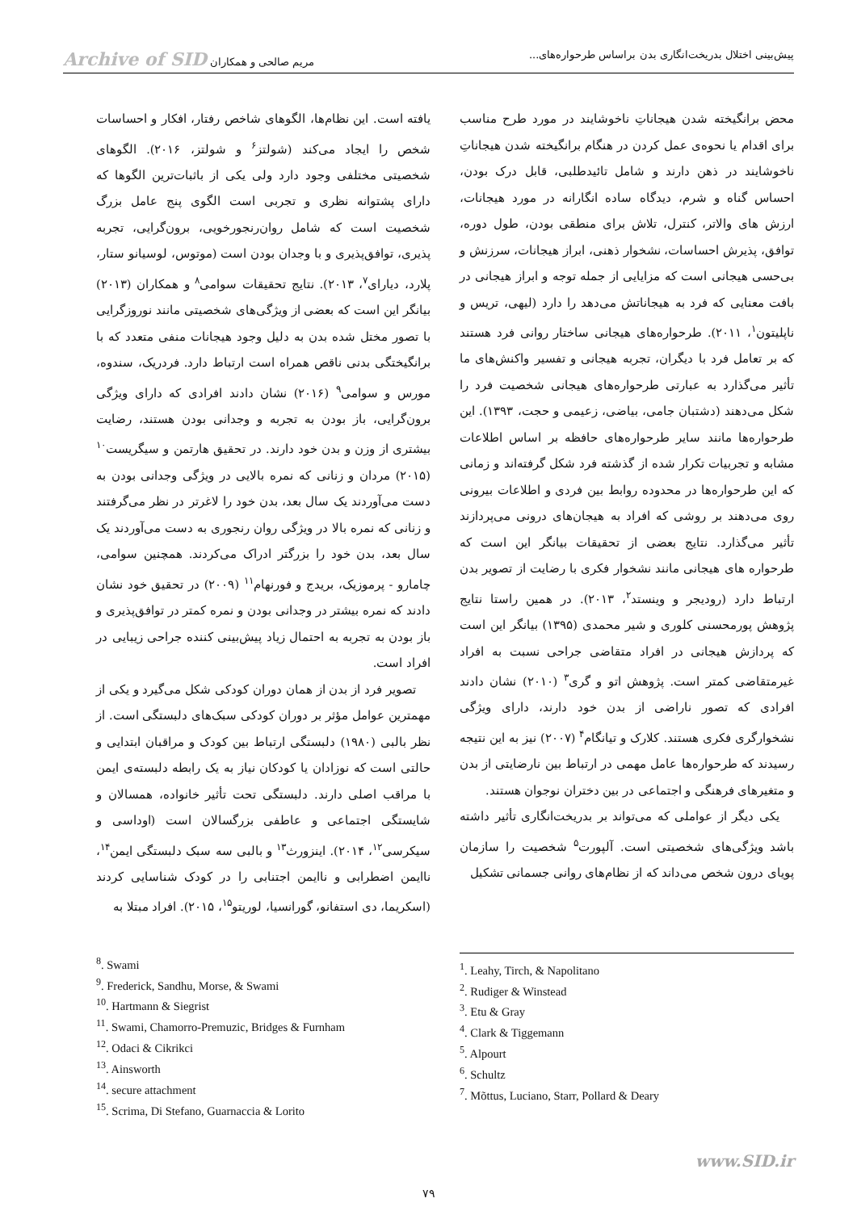پیش‌بینی اختلال بدریخت‌انگاری بدن براساس طرحواره‌های... مریم صالحی و همکاران Archive of SID
محض برانگیخته شدن هیجاناتِ ناخوشایند در مورد طرح مناسب برای اقدام یا نحوه‌ی عمل کردن در هنگام برانگیخته شدن هیجاناتِ ناخوشایند در ذهن دارند و شامل تائیدطلبی، قابل درک بودن، احساس گناه و شرم، دیدگاه ساده انگارانه در مورد هیجانات، ارزش های والاتر، کنترل، تلاش برای منطقی بودن، طول دوره، توافق، پذیرش احساسات، نشخوار ذهنی، ابراز هیجانات، سرزنش و بی‌حسی هیجانی است که مزایایی از جمله توجه و ابراز هیجانی در بافت معنایی که فرد به هیجاناتش می‌دهد را دارد (لیهی، تریس و ناپلیتون<sup>۱</sup>، ۲۰۱۱). طرحواره‌های هیجانی ساختار روانی فرد هستند که بر تعامل فرد با دیگران، تجربه هیجانی و تفسیر واکنش‌های ما تأثیر می‌گذارد به عبارتی طرحواره‌های هیجانی شخصیت فرد را شکل می‌دهند (دشتبان جامی، بیاضی، زعیمی و حجت، ۱۳۹۳). این طرحواره‌ها مانند سایر طرحواره‌های حافظه بر اساس اطلاعات مشابه و تجربیات تکرار شده از گذشته فرد شکل گرفته‌اند و زمانی که این طرحواره‌ها در محدوده روابط بین فردی و اطلاعات بیرونی روی می‌دهند بر روشی که افراد به هیجان‌های درونی می‌پردازند تأثیر می‌گذارد. نتایج بعضی از تحقیقات بیانگر این است که طرحواره های هیجانی مانند نشخوار فکری با رضایت از تصویر بدن ارتباط دارد (رودیجر و وینستد<sup>۲</sup>، ۲۰۱۳). در همین راستا نتایج پژوهش پورمحسنی کلوری و شیر محمدی (۱۳۹۵) بیانگر این است که پردازش هیجانی در افراد متقاضی جراحی نسبت به افراد غیرمتقاضی کمتر است. پژوهش اتو و گری<sup>۳</sup> (۲۰۱۰) نشان دادند افرادی که تصور ناراضی از بدن خود دارند، دارای ویژگی نشخوارگری فکری هستند. کلارک و تیانگام<sup>۴</sup> (۲۰۰۷) نیز به این نتیجه رسیدند که طرحواره‌ها عامل مهمی در ارتباط بین نارضایتی از بدن و متغیرهای فرهنگی و اجتماعی در بین دختران نوجوان هستند.
یکی دیگر از عواملی که می‌تواند بر بدریخت‌انگاری تأثیر داشته باشد ویژگی‌های شخصیتی است. آلپورت<sup>۵</sup> شخصیت را سازمان پویای درون شخص می‌داند که از نظام‌های روانی جسمانی تشکیل
یافته است. این نظام‌ها، الگوهای شاخص رفتار، افکار و احساسات شخص را ایجاد می‌کند (شولتز<sup>۶</sup> و شولتز، ۲۰۱۶). الگوهای شخصیتی مختلفی وجود دارد ولی یکی از باثبات‌ترین الگوها که دارای پشتوانه نظری و تجربی است الگوی پنج عامل بزرگ شخصیت است که شامل روان‌رنجورخویی، برون‌گرایی، تجربه پذیری، توافق‌پذیری و با وجدان بودن است (موتوس، لوسیانو ستار، پلارد، دیارای<sup>۷</sup>، ۲۰۱۳). نتایج تحقیقات سوامی<sup>۸</sup> و همکاران (۲۰۱۳) بیانگر این است که بعضی از ویژگی‌های شخصیتی مانند نوروزگرایی با تصور مختل شده بدن به دلیل وجود هیجانات منفی متعدد که با برانگیختگی بدنی ناقص همراه است ارتباط دارد. فردریک، سندوه، مورس و سوامی<sup>۹</sup> (۲۰۱۶) نشان دادند افرادی که دارای ویژگی برون‌گرایی، باز بودن به تجربه و وجدانی بودن هستند، رضایت بیشتری از وزن و بدن خود دارند. در تحقیق هارتمن و سیگریست<sup>۱۰</sup> (۲۰۱۵) مردان و زنانی که نمره بالایی در ویژگی وجدانی بودن به دست می‌آوردند یک سال بعد، بدن خود را لاغرتر در نظر می‌گرفتند و زنانی که نمره بالا در ویژگی روان رنجوری به دست می‌آوردند یک سال بعد، بدن خود را بزرگتر ادراک می‌کردند. همچنین سوامی، چامارو - پرموزیک، بریدج و فورنهام<sup>۱۱</sup> (۲۰۰۹) در تحقیق خود نشان دادند که نمره بیشتر در وجدانی بودن و نمره کمتر در توافق‌پذیری و باز بودن به تجربه به احتمال زیاد پیش‌بینی کننده جراحی زیبایی در افراد است.
تصویر فرد از بدن از همان دوران کودکی شکل می‌گیرد و یکی از مهمترین عوامل مؤثر بر دوران کودکی سبک‌های دلبستگی است. از نظر بالبی (۱۹۸۰) دلبستگی ارتباط بین کودک و مراقبان ابتدایی و حالتی است که نوزادان یا کودکان نیاز به یک رابطه دلبسته‌ی ایمن با مراقب اصلی دارند. دلبستگی تحت تأثیر خانواده، همسالان و شایستگی اجتماعی و عاطفی بزرگسالان است (اوداسی و سیکرسی<sup>۱۲</sup>، ۲۰۱۴). اینزورث<sup>۱۳</sup> و بالبی سه سبک دلبستگی ایمن<sup>۱۴</sup>، ناایمن اضطرابی و ناایمن اجتنابی را در کودک شناسایی کردند (اسکریما، دی استفانو، گورانسیا، لوریتو<sup>۱۵</sup>، ۲۰۱۵). افراد مبتلا به
<sup>1</sup>. Leahy, Tirch, & Napolitano
<sup>2</sup>. Rudiger & Winstead
<sup>3</sup>. Etu & Gray
<sup>4</sup>. Clark & Tiggemann
<sup>5</sup>. Alpourt
<sup>6</sup>. Schultz
<sup>7</sup>. Mõttus, Luciano, Starr, Pollard & Deary
<sup>8</sup>. Swami
<sup>9</sup>. Frederick, Sandhu, Morse, & Swami
<sup>10</sup>. Hartmann & Siegrist
<sup>11</sup>. Swami, Chamorro-Premuzic, Bridges & Furnham
<sup>12</sup>. Odaci & Cikrikci
<sup>13</sup>. Ainsworth
<sup>14</sup>. secure attachment
<sup>15</sup>. Scrima, Di Stefano, Guarnaccia & Lorito
www.SID.ir
۷۹